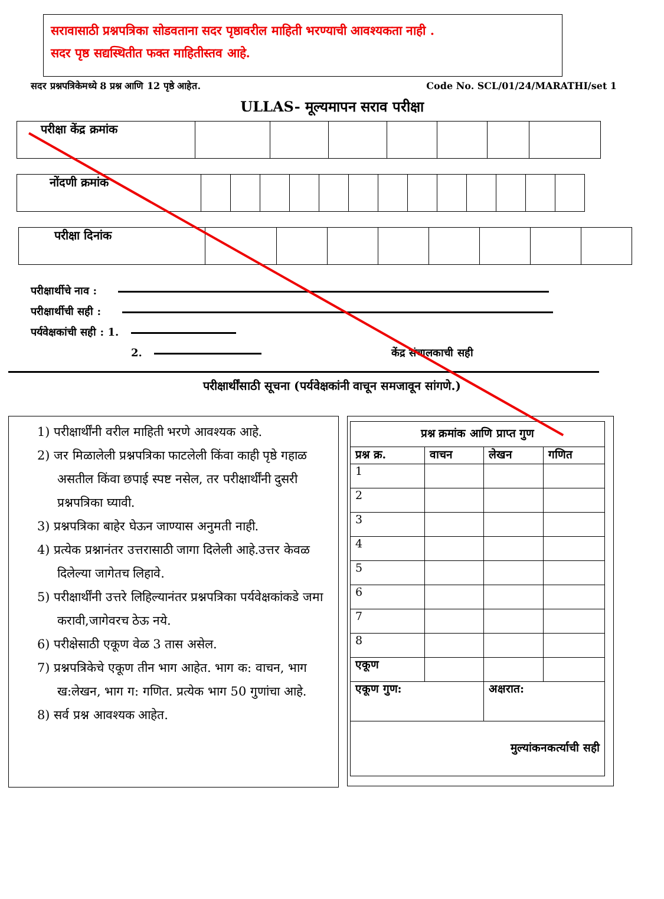सरावासाठी प्रश्नपत्रिका सोडवताना सदर पृष्ठावरील माहिती भरण्याची आवश्यकता नाही .
सदर पृष्ठ सद्यस्थितीत फक्त माहितीस्तव आहे.
सदर प्रश्नपत्रिकेमध्ये 8 प्रश्न आणि 12 पृष्ठे आहेत. Code No. SCL/01/24/MARATHI/set 1
ULLAS- मूल्यमापन सराव परीक्षा
| परीक्षा केंद्र क्रमांक | | | | | | | |
| नोंदणी क्रमांक | | | | | | | | | | | | | |
| परीक्षा दिनांक | | | | | | | | |
परीक्षार्थीचे नाव :
परीक्षार्थीची सही :
पर्यवेक्षकांची सही : 1.
2. केंद्र संचालकाची सही
परीक्षार्थींसाठी सूचना (पर्यवेक्षकांनी वाचून समजावून सांगणे.)
1) परीक्षार्थींनी वरील माहिती भरणे आवश्यक आहे.
2) जर मिळालेली प्रश्नपत्रिका फाटलेली किंवा काही पृष्ठे गहाळ असतील किंवा छपाई स्पष्ट नसेल, तर परीक्षार्थींनी दुसरी प्रश्नपत्रिका घ्यावी.
3) प्रश्नपत्रिका बाहेर घेऊन जाण्यास अनुमती नाही.
4) प्रत्येक प्रश्नानंतर उत्तरासाठी जागा दिलेली आहे.उत्तर केवळ दिलेल्या जागेतच लिहावे.
5) परीक्षार्थींनी उत्तरे लिहिल्यानंतर प्रश्नपत्रिका पर्यवेक्षकांकडे जमा करावी,जागेवरच ठेऊ नये.
6) परीक्षेसाठी एकूण वेळ 3 तास असेल.
7) प्रश्नपत्रिकेचे एकूण तीन भाग आहेत. भाग क: वाचन, भाग ख:लेखन, भाग ग: गणित. प्रत्येक भाग 50 गुणांचा आहे.
8) सर्व प्रश्न आवश्यक आहेत.
| प्रश्न क्रमांक आणि प्राप्त गुण | | | |
| --- | --- | --- | --- |
| प्रश्न क्र. | वाचन | लेखन | गणित |
| 1 | | | |
| 2 | | | |
| 3 | | | |
| 4 | | | |
| 5 | | | |
| 6 | | | |
| 7 | | | |
| 8 | | | |
| एकूण | | | |
| एकूण गुण: | | अक्षरात: | |
| मुल्यांकनकर्त्याची सही | | | |